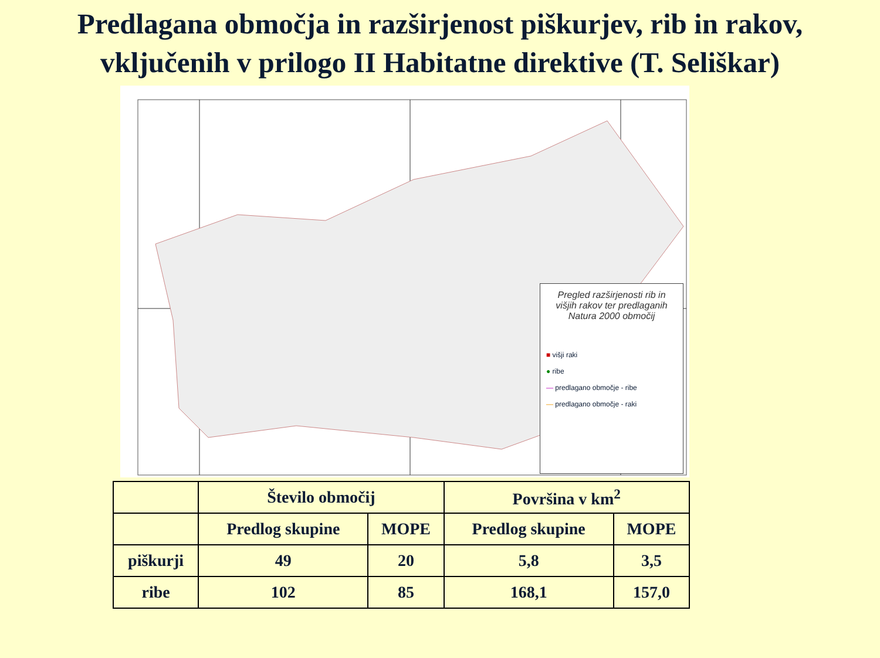Predlagana območja in razširjenost piškurjev, rib in rakov,
vključenih v prilogo II Habitatne direktive (T. Seliškar)
Pregled razširjenosti rib in višjih rakov ter predlaganih Natura 2000 območij
■ višji raki
● ribe
— predlagano območje - ribe
— predlagano območje - raki
| | Število območij | | Površina v km<sup>2</sup> | |
| | Predlog skupine | MOPE | Predlog skupine | MOPE |
| piškurji | 49 | 20 | 5,8 | 3,5 |
| ribe | 102 | 85 | 168,1 | 157,0 |